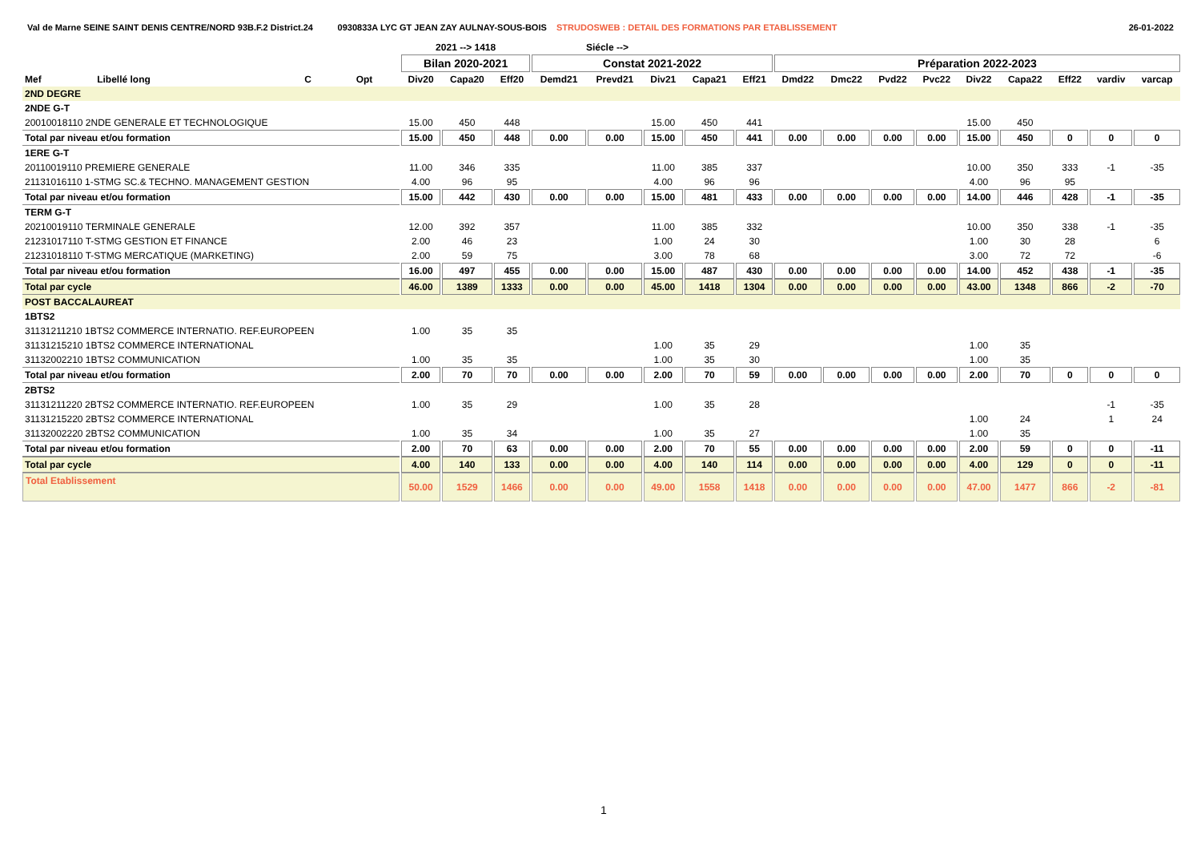Val de Marne SEINE SAINT DENIS CENTRE/NORD 93B.F.2 District.24 0930833A LYC GT JEAN ZAY AULNAY-SOUS-BOIS STRUDOSWEB : DETAIL DES FORMATIONS PAR ETABLISSEMENT 26-01-2022
| | | | | 2021 --> 1418 | | | Siécle --> | | | | | | | | | | | | | |
| --- | --- | --- | --- | --- | --- | --- | --- | --- | --- | --- | --- | --- | --- | --- | --- | --- | --- | --- | --- | --- |
| | | | | Bilan 2020-2021 | | | Constat 2021-2022 | | | | | Préparation 2022-2023 | | | | | | | | |
| Mef | Libellé long | C | Opt | Div20 | Capa20 | Eff20 | Demd21 | Prevd21 | Div21 | Capa21 | Eff21 | Dmd22 | Dmc22 | Pvd22 | Pvc22 | Div22 | Capa22 | Eff22 | vardiv | varcap |
| 2ND DEGRE | | | | | | | | | | | | | | | | | | | | |
| 2NDE G-T | | | | | | | | | | | | | | | | | | | | |
| 20010018110 2NDE GENERALE ET TECHNOLOGIQUE | | | | 15.00 | 450 | 448 | | | 15.00 | 450 | 441 | | | | | 15.00 | 450 | | | |
| Total par niveau et/ou formation | | | | 15.00 | 450 | 448 | 0.00 | 0.00 | 15.00 | 450 | 441 | 0.00 | 0.00 | 0.00 | 0.00 | 15.00 | 450 | 0 | 0 | 0 |
| 1ERE G-T | | | | | | | | | | | | | | | | | | | | |
| 20110019110 PREMIERE GENERALE | | | | 11.00 | 346 | 335 | | | 11.00 | 385 | 337 | | | | | 10.00 | 350 | 333 | -1 | -35 |
| 21131016110 1-STMG SC.& TECHNO. MANAGEMENT GESTION | | | | 4.00 | 96 | 95 | | | 4.00 | 96 | 96 | | | | | 4.00 | 96 | 95 | | |
| Total par niveau et/ou formation | | | | 15.00 | 442 | 430 | 0.00 | 0.00 | 15.00 | 481 | 433 | 0.00 | 0.00 | 0.00 | 0.00 | 14.00 | 446 | 428 | -1 | -35 |
| TERM G-T | | | | | | | | | | | | | | | | | | | | |
| 20210019110 TERMINALE GENERALE | | | | 12.00 | 392 | 357 | | | 11.00 | 385 | 332 | | | | | 10.00 | 350 | 338 | -1 | -35 |
| 21231017110 T-STMG GESTION ET FINANCE | | | | 2.00 | 46 | 23 | | | 1.00 | 24 | 30 | | | | | 1.00 | 30 | 28 | | 6 |
| 21231018110 T-STMG MERCATIQUE (MARKETING) | | | | 2.00 | 59 | 75 | | | 3.00 | 78 | 68 | | | | | 3.00 | 72 | 72 | | -6 |
| Total par niveau et/ou formation | | | | 16.00 | 497 | 455 | 0.00 | 0.00 | 15.00 | 487 | 430 | 0.00 | 0.00 | 0.00 | 0.00 | 14.00 | 452 | 438 | -1 | -35 |
| Total par cycle | | | | 46.00 | 1389 | 1333 | 0.00 | 0.00 | 45.00 | 1418 | 1304 | 0.00 | 0.00 | 0.00 | 0.00 | 43.00 | 1348 | 866 | -2 | -70 |
| POST BACCALAUREAT | | | | | | | | | | | | | | | | | | | | |
| 1BTS2 | | | | | | | | | | | | | | | | | | | | |
| 31131211210 1BTS2 COMMERCE INTERNATIO. REF.EUROPEEN | | | | 1.00 | 35 | 35 | | | | | | | | | | | | | | |
| 31131215210 1BTS2 COMMERCE INTERNATIONAL | | | | | | | | | 1.00 | 35 | 29 | | | | | 1.00 | 35 | | | |
| 31132002210 1BTS2 COMMUNICATION | | | | 1.00 | 35 | 35 | | | 1.00 | 35 | 30 | | | | | 1.00 | 35 | | | |
| Total par niveau et/ou formation | | | | 2.00 | 70 | 70 | 0.00 | 0.00 | 2.00 | 70 | 59 | 0.00 | 0.00 | 0.00 | 0.00 | 2.00 | 70 | 0 | 0 | 0 |
| 2BTS2 | | | | | | | | | | | | | | | | | | | | |
| 31131211220 2BTS2 COMMERCE INTERNATIO. REF.EUROPEEN | | | | 1.00 | 35 | 29 | | | 1.00 | 35 | 28 | | | | | | | | -1 | -35 |
| 31131215220 2BTS2 COMMERCE INTERNATIONAL | | | | | | | | | | | | | | | | 1.00 | 24 | | 1 | 24 |
| 31132002220 2BTS2 COMMUNICATION | | | | 1.00 | 35 | 34 | | | 1.00 | 35 | 27 | | | | | 1.00 | 35 | | | |
| Total par niveau et/ou formation | | | | 2.00 | 70 | 63 | 0.00 | 0.00 | 2.00 | 70 | 55 | 0.00 | 0.00 | 0.00 | 0.00 | 2.00 | 59 | 0 | 0 | -11 |
| Total par cycle | | | | 4.00 | 140 | 133 | 0.00 | 0.00 | 4.00 | 140 | 114 | 0.00 | 0.00 | 0.00 | 0.00 | 4.00 | 129 | 0 | 0 | -11 |
| Total Etablissement | | | | 50.00 | 1529 | 1466 | 0.00 | 0.00 | 49.00 | 1558 | 1418 | 0.00 | 0.00 | 0.00 | 0.00 | 47.00 | 1477 | 866 | -2 | -81 |
1